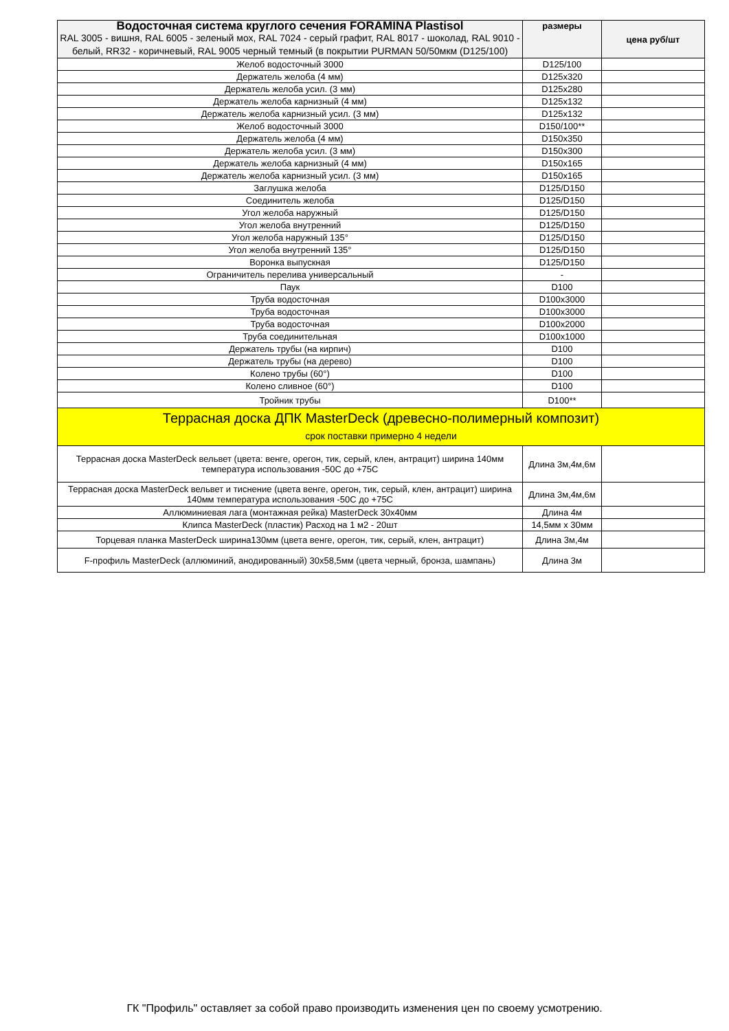| Водосточная система круглого сечения FORAMINA Plastisol RAL 3005 - вишня, RAL 6005 - зеленый мох, RAL 7024 - серый графит, RAL 8017 - шоколад, RAL 9010 - белый, RR32 - коричневый, RAL 9005 черный темный (в покрытии PURMAN 50/50мкм (D125/100) | размеры | цена руб/шт |
| --- | --- | --- |
| Желоб водосточный 3000 | D125/100 | |
| Держатель желоба (4 мм) | D125x320 | |
| Держатель желоба усил. (3 мм) | D125x280 | |
| Держатель желоба карнизный (4 мм) | D125x132 | |
| Держатель желоба карнизный усил. (3 мм) | D125x132 | |
| Желоб водосточный 3000 | D150/100** | |
| Держатель желоба (4 мм) | D150x350 | |
| Держатель желоба усил. (3 мм) | D150x300 | |
| Держатель желоба карнизный (4 мм) | D150x165 | |
| Держатель желоба карнизный усил. (3 мм) | D150x165 | |
| Заглушка желоба | D125/D150 | |
| Соединитель желоба | D125/D150 | |
| Угол желоба наружный | D125/D150 | |
| Угол желоба внутренний | D125/D150 | |
| Угол желоба наружный 135° | D125/D150 | |
| Угол желоба внутренний 135° | D125/D150 | |
| Воронка выпускная | D125/D150 | |
| Ограничитель перелива универсальный | - | |
| Паук | D100 | |
| Труба водосточная | D100x3000 | |
| Труба водосточная | D100x3000 | |
| Труба водосточная | D100x2000 | |
| Труба соединительная | D100x1000 | |
| Держатель трубы (на кирпич) | D100 | |
| Держатель трубы (на дерево) | D100 | |
| Колено трубы (60°) | D100 | |
| Колено сливное (60°) | D100 | |
| Тройник трубы | D100** | |
| Террасная доска ДПК MasterDeck (древесно-полимерный композит) срок поставки примерно 4 недели | | |
| Террасная доска MasterDeck вельвет (цвета: венге, орегон, тик, серый, клен, антрацит) ширина 140мм температура использования -50С до +75С | Длина 3м,4м,6м | |
| Террасная доска MasterDeck вельвет и тиснение (цвета венге, орегон, тик, серый, клен, антрацит) ширина 140мм температура использования -50С до +75С | Длина 3м,4м,6м | |
| Аллюминиевая лага (монтажная рейка) MasterDeck 30x40мм | Длина 4м | |
| Клипса MasterDeck (пластик) Расход на 1 м2 - 20шт | 14,5мм x 30мм | |
| Торцевая планка MasterDeck ширина130мм (цвета венге, орегон, тик, серый, клен, антрацит) | Длина 3м,4м | |
| F-профиль MasterDeck (аллюминий, анодированный) 30x58,5мм (цвета черный, бронза, шампань) | Длина 3м | |
ГК "Профиль" оставляет за собой право производить изменения цен по своему усмотрению.